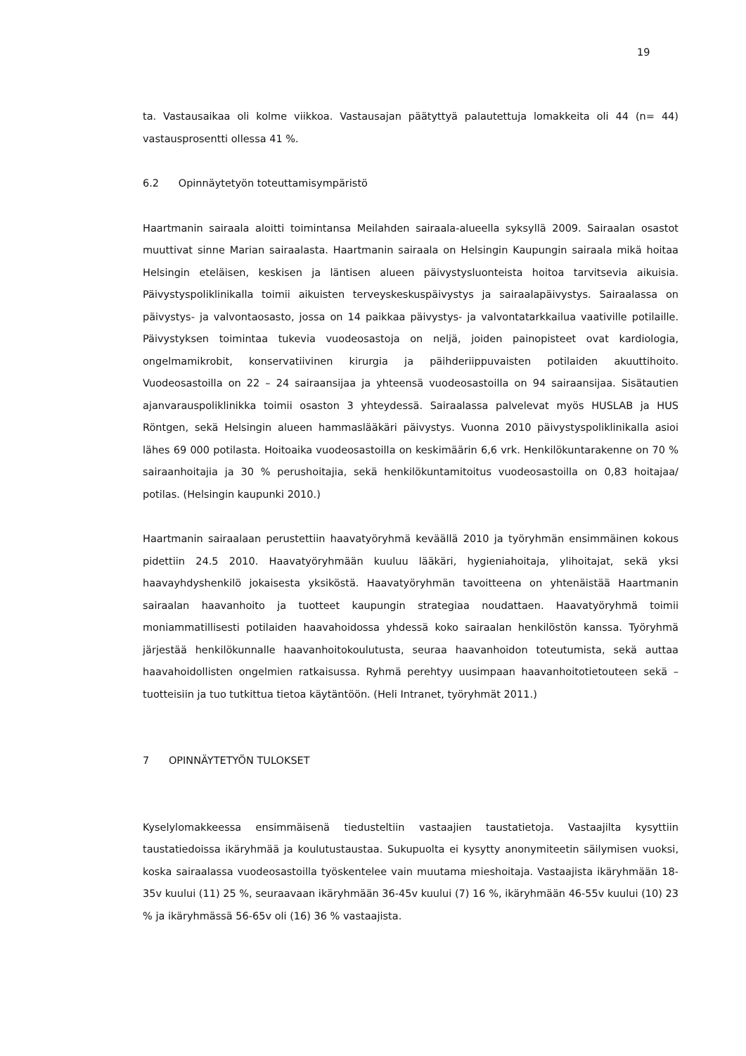19
ta. Vastausaikaa oli kolme viikkoa. Vastausajan päätyttyä palautettuja lomakkeita oli 44 (n= 44) vastausprosentti ollessa 41 %.
6.2 Opinnäytetyön toteuttamisympäristö
Haartmanin sairaala aloitti toimintansa Meilahden sairaala-alueella syksyllä 2009. Sairaalan osastot muuttivat sinne Marian sairaalasta. Haartmanin sairaala on Helsingin Kaupungin sairaala mikä hoitaa Helsingin eteläisen, keskisen ja läntisen alueen päivystysluonteista hoitoa tarvitsevia aikuisia. Päivystyspoliklinikalla toimii aikuisten terveyskeskuspäivystys ja sairaalapäivystys. Sairaalassa on päivystys- ja valvontaosasto, jossa on 14 paikkaa päivystys- ja valvontatarkkailua vaativille potilaille. Päivystyksen toimintaa tukevia vuodeosastoja on neljä, joiden painopisteet ovat kardiologia, ongelmamikrobit, konservatiivinen kirurgia ja päihderiippuvaisten potilaiden akuuttihoito. Vuodeosastoilla on 22 – 24 sairaansijaa ja yhteensä vuodeosastoilla on 94 sairaansijaa. Sisätautien ajanvarauspoliklinikka toimii osaston 3 yhteydessä. Sairaalassa palvelevat myös HUSLAB ja HUS Röntgen, sekä Helsingin alueen hammaslääkäri päivystys. Vuonna 2010 päivystyspoliklinikalla asioi lähes 69 000 potilasta. Hoitoaika vuodeosastoilla on keskimäärin 6,6 vrk. Henkilökuntarakenne on 70 % sairaanhoitajia ja 30 % perushoitajia, sekä henkilökuntamitoitus vuodeosastoilla on 0,83 hoitajaa/ potilas. (Helsingin kaupunki 2010.)
Haartmanin sairaalaan perustettiin haavatyöryhmä keväällä 2010 ja työryhmän ensimmäinen kokous pidettiin 24.5 2010. Haavatyöryhmään kuuluu lääkäri, hygieniahoitaja, ylihoitajat, sekä yksi haavayhdyshenkilö jokaisesta yksiköstä. Haavatyöryhmän tavoitteena on yhtenäistää Haartmanin sairaalan haavanhoito ja tuotteet kaupungin strategiaa noudattaen. Haavatyöryhmä toimii moniammatillisesti potilaiden haavahoidossa yhdessä koko sairaalan henkilöstön kanssa. Työryhmä järjestää henkilökunnalle haavanhoitokoulutusta, seuraa haavanhoidon toteutumista, sekä auttaa haavahoidollisten ongelmien ratkaisussa. Ryhmä perehtyy uusimpaan haavanhoitotietouteen sekä – tuotteisiin ja tuo tutkittua tietoa käytäntöön. (Heli Intranet, työryhmät 2011.)
7 OPINNÄYTETYÖN TULOKSET
Kyselylomakkeessa ensimmäisenä tiedusteltiin vastaajien taustatietoja. Vastaajilta kysyttiin taustatiedoissa ikäryhmää ja koulutustaustaa. Sukupuolta ei kysytty anonymiteetin säilymisen vuoksi, koska sairaalassa vuodeosastoilla työskentelee vain muutama mieshoitaja. Vastaajista ikäryhmään 18-35v kuului (11) 25 %, seuraavaan ikäryhmään 36-45v kuului (7) 16 %, ikäryhmään 46-55v kuului (10) 23 % ja ikäryhmässä 56-65v oli (16) 36 % vastaajista.